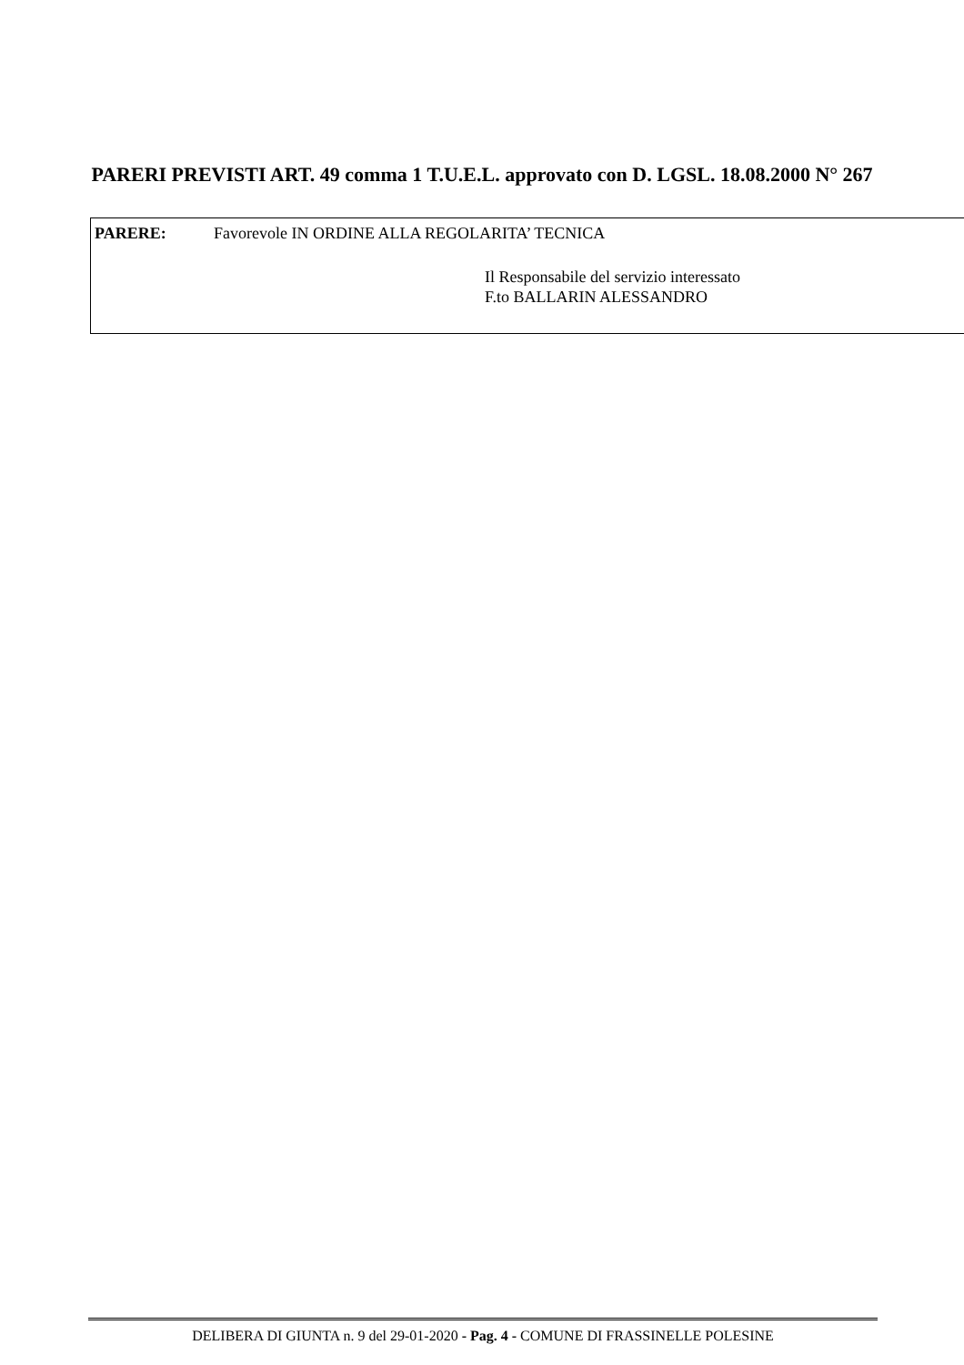PARERI PREVISTI ART. 49 comma 1 T.U.E.L. approvato con D. LGSL. 18.08.2000 N° 267
PARERE: Favorevole IN ORDINE ALLA REGOLARITA’ TECNICA
Il Responsabile del servizio interessato
F.to BALLARIN ALESSANDRO
DELIBERA DI GIUNTA n. 9 del 29-01-2020 - Pag. 4 - COMUNE DI FRASSINELLE POLESINE